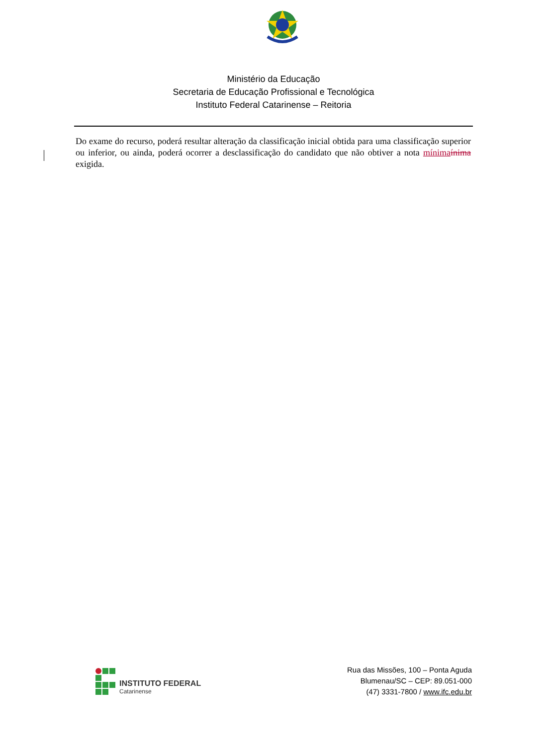Ministério da Educação
Secretaria de Educação Profissional e Tecnológica
Instituto Federal Catarinense – Reitoria
Do exame do recurso, poderá resultar alteração da classificação inicial obtida para uma classificação superior ou inferior, ou ainda, poderá ocorrer a desclassificação do candidato que não obtiver a nota mínima ínima exigida.
INSTITUTO FEDERAL
Catarinense
Rua das Missões, 100 – Ponta Aguda
Blumenau/SC – CEP: 89.051-000
(47) 3331-7800 / www.ifc.edu.br